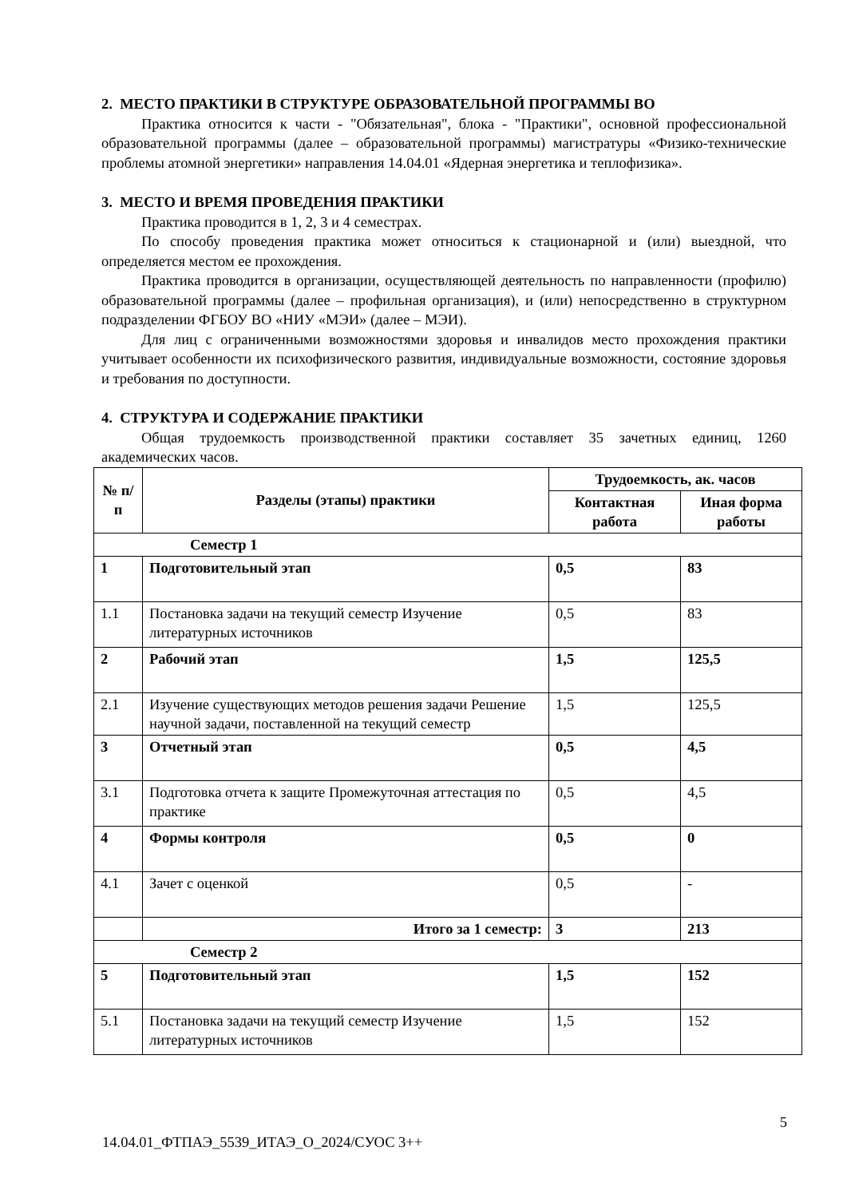2. МЕСТО ПРАКТИКИ В СТРУКТУРЕ ОБРАЗОВАТЕЛЬНОЙ ПРОГРАММЫ ВО
Практика относится к части - "Обязательная", блока - "Практики", основной профессиональной образовательной программы (далее – образовательной программы) магистратуры «Физико-технические проблемы атомной энергетики» направления 14.04.01 «Ядерная энергетика и теплофизика».
3. МЕСТО И ВРЕМЯ ПРОВЕДЕНИЯ ПРАКТИКИ
Практика проводится в 1, 2, 3 и 4 семестрах.
По способу проведения практика может относиться к стационарной и (или) выездной, что определяется местом ее прохождения.
Практика проводится в организации, осуществляющей деятельность по направленности (профилю) образовательной программы (далее – профильная организация), и (или) непосредственно в структурном подразделении ФГБОУ ВО «НИУ «МЭИ» (далее – МЭИ).
Для лиц с ограниченными возможностями здоровья и инвалидов место прохождения практики учитывает особенности их психофизического развития, индивидуальные возможности, состояние здоровья и требования по доступности.
4. СТРУКТУРА И СОДЕРЖАНИЕ ПРАКТИКИ
Общая трудоемкость производственной практики составляет 35 зачетных единиц, 1260 академических часов.
| № п/п | Разделы (этапы) практики | Трудоемкость, ак. часов | |
| --- | --- | --- | --- |
| | | Контактная работа | Иная форма работы |
| Семестр 1 | | | |
| 1 | Подготовительный этап | 0,5 | 83 |
| 1.1 | Постановка задачи на текущий семестр Изучение литературных источников | 0,5 | 83 |
| 2 | Рабочий этап | 1,5 | 125,5 |
| 2.1 | Изучение существующих методов решения задачи Решение научной задачи, поставленной на текущий семестр | 1,5 | 125,5 |
| 3 | Отчетный этап | 0,5 | 4,5 |
| 3.1 | Подготовка отчета к защите Промежуточная аттестация по практике | 0,5 | 4,5 |
| 4 | Формы контроля | 0,5 | 0 |
| 4.1 | Зачет с оценкой | 0,5 | - |
| | Итого за 1 семестр: | 3 | 213 |
| Семестр 2 | | | |
| 5 | Подготовительный этап | 1,5 | 152 |
| 5.1 | Постановка задачи на текущий семестр Изучение литературных источников | 1,5 | 152 |
5
14.04.01_ФТПАЭ_5539_ИТАЭ_О_2024/СУОС 3++